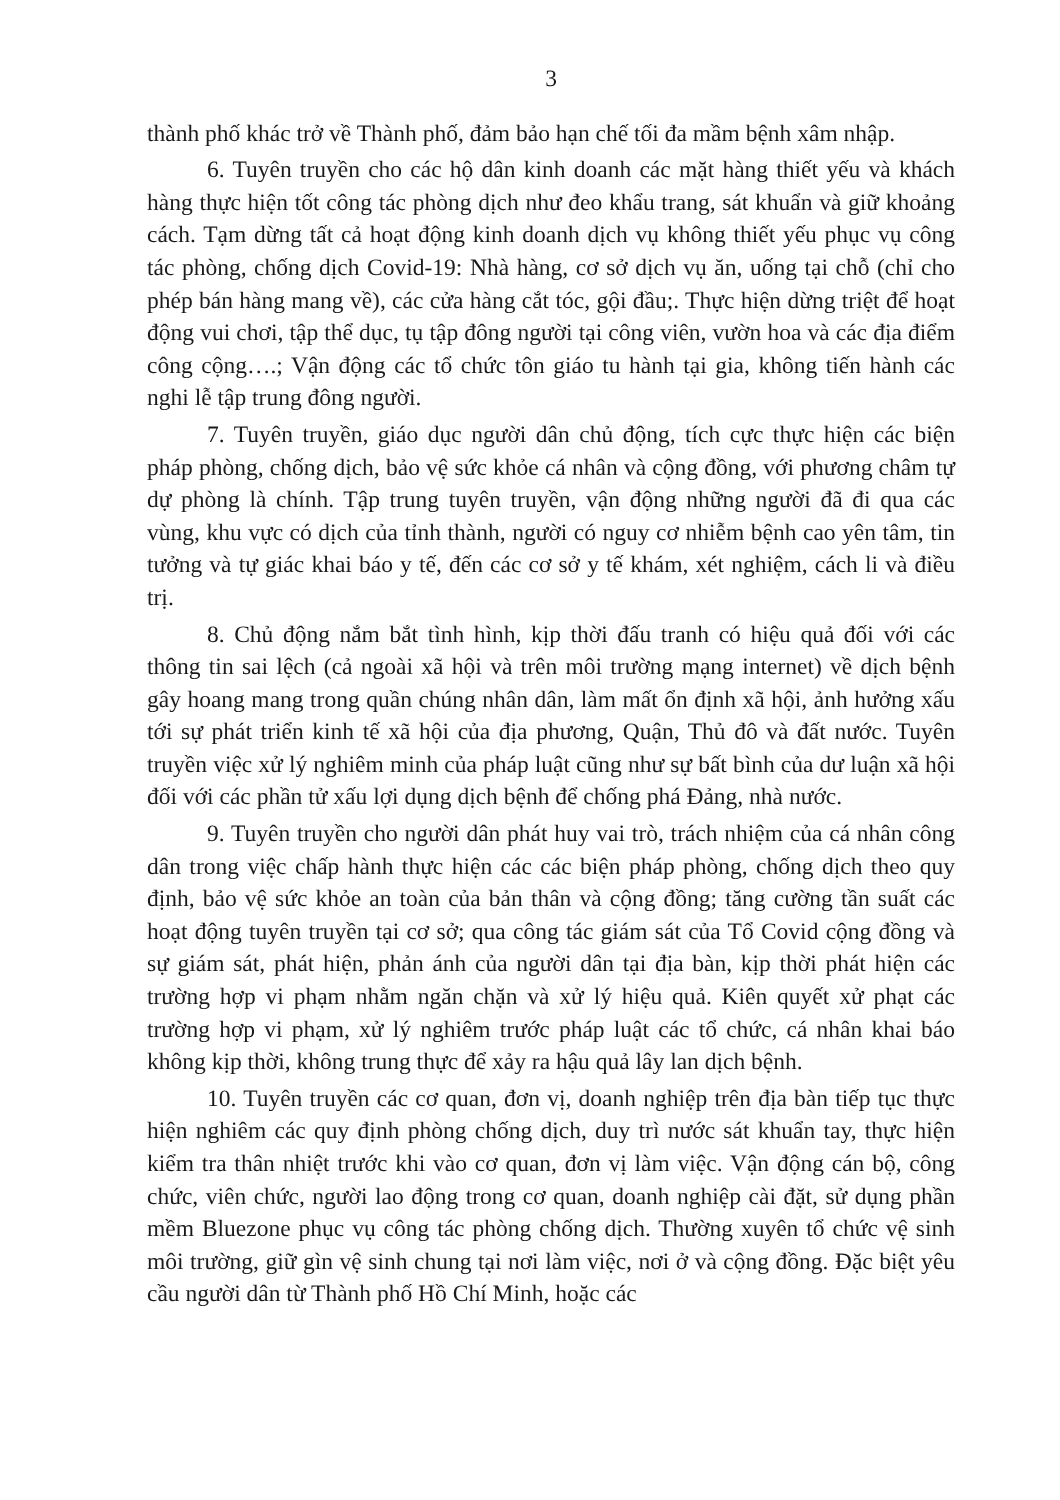3
thành phố khác trở về Thành phố, đảm bảo hạn chế tối đa mầm bệnh xâm nhập.
6. Tuyên truyền cho các hộ dân kinh doanh các mặt hàng thiết yếu và khách hàng thực hiện tốt công tác phòng dịch như đeo khẩu trang, sát khuẩn và giữ khoảng cách. Tạm dừng tất cả hoạt động kinh doanh dịch vụ không thiết yếu phục vụ công tác phòng, chống dịch Covid-19: Nhà hàng, cơ sở dịch vụ ăn, uống tại chỗ (chỉ cho phép bán hàng mang về), các cửa hàng cắt tóc, gội đầu;. Thực hiện dừng triệt để hoạt động vui chơi, tập thể dục, tụ tập đông người tại công viên, vườn hoa và các địa điểm công cộng….; Vận động các tổ chức tôn giáo tu hành tại gia, không tiến hành các nghi lễ tập trung đông người.
7. Tuyên truyền, giáo dục người dân chủ động, tích cực thực hiện các biện pháp phòng, chống dịch, bảo vệ sức khỏe cá nhân và cộng đồng, với phương châm tự dự phòng là chính. Tập trung tuyên truyền, vận động những người đã đi qua các vùng, khu vực có dịch của tỉnh thành, người có nguy cơ nhiễm bệnh cao yên tâm, tin tưởng và tự giác khai báo y tế, đến các cơ sở y tế khám, xét nghiệm, cách li và điều trị.
8. Chủ động nắm bắt tình hình, kịp thời đấu tranh có hiệu quả đối với các thông tin sai lệch (cả ngoài xã hội và trên môi trường mạng internet) về dịch bệnh gây hoang mang trong quần chúng nhân dân, làm mất ổn định xã hội, ảnh hưởng xấu tới sự phát triển kinh tế xã hội của địa phương, Quận, Thủ đô và đất nước. Tuyên truyền việc xử lý nghiêm minh của pháp luật cũng như sự bất bình của dư luận xã hội đối với các phần tử xấu lợi dụng dịch bệnh để chống phá Đảng, nhà nước.
9. Tuyên truyền cho người dân phát huy vai trò, trách nhiệm của cá nhân công dân trong việc chấp hành thực hiện các các biện pháp phòng, chống dịch theo quy định, bảo vệ sức khỏe an toàn của bản thân và cộng đồng; tăng cường tần suất các hoạt động tuyên truyền tại cơ sở; qua công tác giám sát của Tổ Covid cộng đồng và sự giám sát, phát hiện, phản ánh của người dân tại địa bàn, kịp thời phát hiện các trường hợp vi phạm nhằm ngăn chặn và xử lý hiệu quả. Kiên quyết xử phạt các trường hợp vi phạm, xử lý nghiêm trước pháp luật các tổ chức, cá nhân khai báo không kịp thời, không trung thực để xảy ra hậu quả lây lan dịch bệnh.
10. Tuyên truyền các cơ quan, đơn vị, doanh nghiệp trên địa bàn tiếp tục thực hiện nghiêm các quy định phòng chống dịch, duy trì nước sát khuẩn tay, thực hiện kiểm tra thân nhiệt trước khi vào cơ quan, đơn vị làm việc. Vận động cán bộ, công chức, viên chức, người lao động trong cơ quan, doanh nghiệp cài đặt, sử dụng phần mềm Bluezone phục vụ công tác phòng chống dịch. Thường xuyên tổ chức vệ sinh môi trường, giữ gìn vệ sinh chung tại nơi làm việc, nơi ở và cộng đồng. Đặc biệt yêu cầu người dân từ Thành phố Hồ Chí Minh, hoặc các